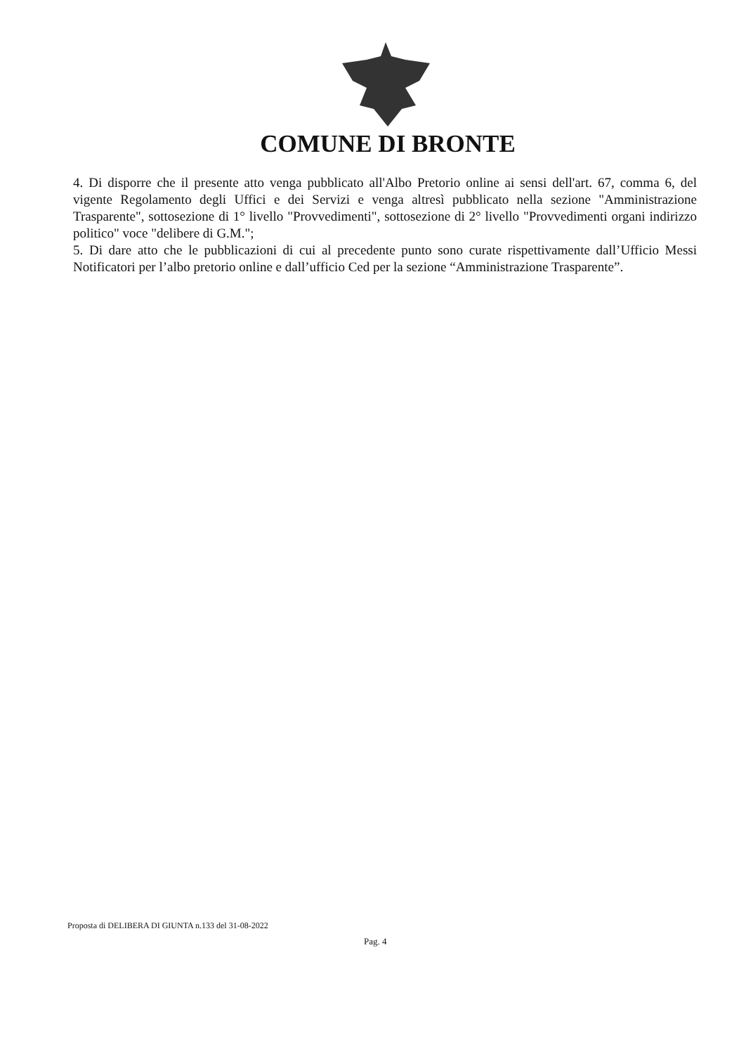COMUNE DI BRONTE
4. Di disporre che il presente atto venga pubblicato all'Albo Pretorio online ai sensi dell'art. 67, comma 6, del vigente Regolamento degli Uffici e dei Servizi e venga altresì pubblicato nella sezione "Amministrazione Trasparente", sottosezione di 1° livello "Provvedimenti", sottosezione di 2° livello "Provvedimenti organi indirizzo politico" voce "delibere di G.M.";
5. Di dare atto che le pubblicazioni di cui al precedente punto sono curate rispettivamente dall’Ufficio Messi Notificatori per l’albo pretorio online e dall’ufficio Ced per la sezione “Amministrazione Trasparente”.
Proposta di DELIBERA DI GIUNTA n.133 del 31-08-2022
Pag. 4